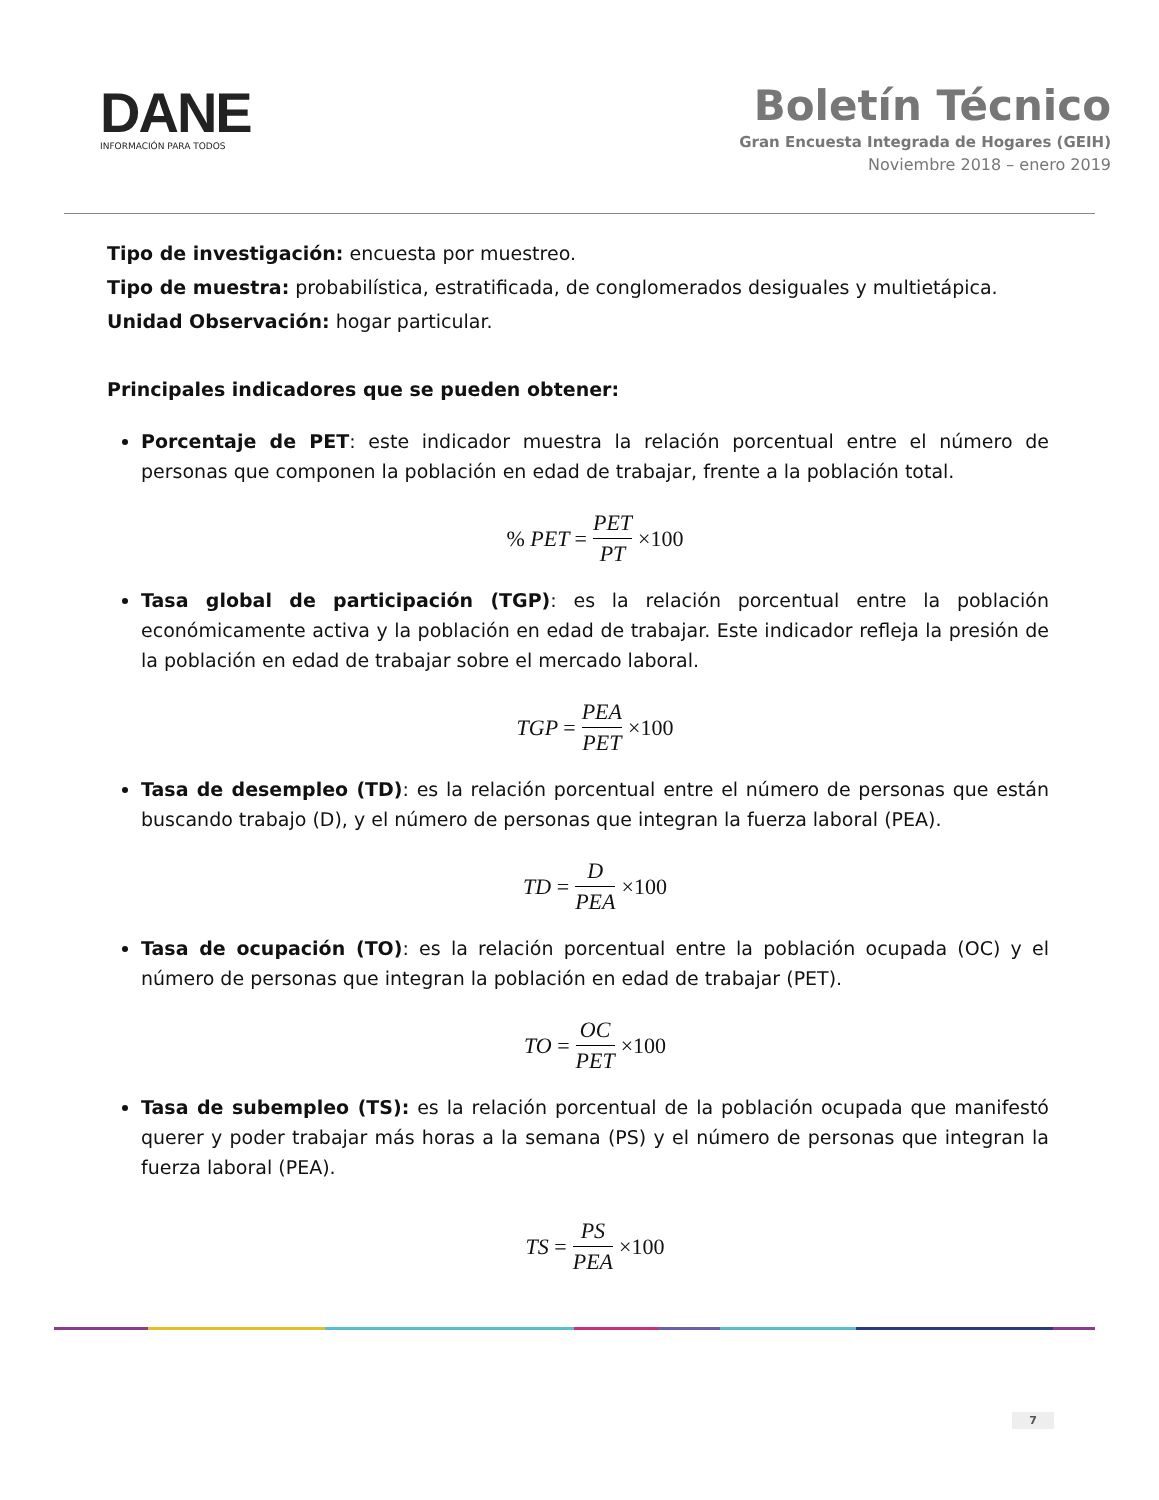DANE
INFORMACIÓN PARA TODOS
Boletín Técnico
Gran Encuesta Integrada de Hogares (GEIH)
Noviembre 2018 – enero 2019
Tipo de investigación: encuesta por muestreo.
Tipo de muestra: probabilística, estratificada, de conglomerados desiguales y multietápica.
Unidad Observación: hogar particular.
Principales indicadores que se pueden obtener:
Porcentaje de PET: este indicador muestra la relación porcentual entre el número de personas que componen la población en edad de trabajar, frente a la población total.
% PET = PET PT ×100
Tasa global de participación (TGP): es la relación porcentual entre la población económicamente activa y la población en edad de trabajar. Este indicador refleja la presión de la población en edad de trabajar sobre el mercado laboral.
TGP = PEA PET ×100
Tasa de desempleo (TD): es la relación porcentual entre el número de personas que están buscando trabajo (D), y el número de personas que integran la fuerza laboral (PEA).
TD = D PEA ×100
Tasa de ocupación (TO): es la relación porcentual entre la población ocupada (OC) y el número de personas que integran la población en edad de trabajar (PET).
TO = OC PET ×100
Tasa de subempleo (TS): es la relación porcentual de la población ocupada que manifestó querer y poder trabajar más horas a la semana (PS) y el número de personas que integran la fuerza laboral (PEA).
TS = PS PEA ×100
7